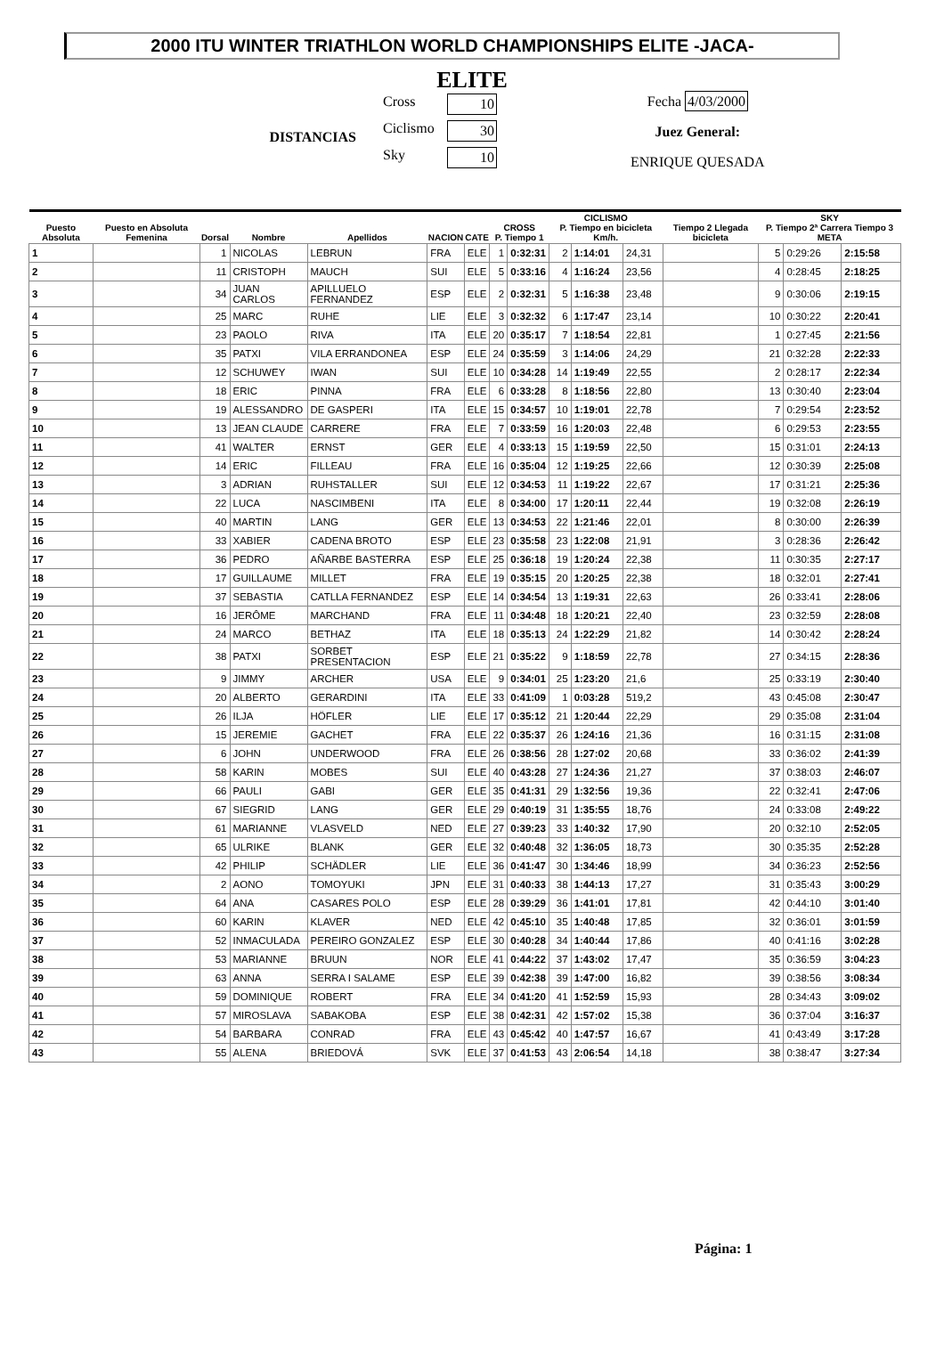2000 ITU WINTER TRIATHLON WORLD CHAMPIONSHIPS ELITE -JACA-
ELITE
DISTANCIAS
Cross 10
Ciclismo 30
Sky 10
Fecha 4/03/2000
Juez General:
ENRIQUE QUESADA
| Puesto Absoluta | Puesto en Absoluta Femenina | Dorsal | Nombre | Apellidos | NACION | CATE | CROSS P. Tiempo 1 | | CICLISMO P. Tiempo en bicicleta Km/h. | | | Tiempo 2 Llegada bicicleta | SKY P. Tiempo 2ª Carrera Tiempo 3 META | | |
| --- | --- | --- | --- | --- | --- | --- | --- | --- | --- | --- | --- | --- | --- | --- | --- |
| 1 | | 1 | NICOLAS | LEBRUN | FRA | ELE | 1 | 0:32:31 | 2 | 1:14:01 | 24,31 | | 5 | 0:29:26 | 2:15:58 |
| 2 | | 11 | CRISTOPH | MAUCH | SUI | ELE | 5 | 0:33:16 | 4 | 1:16:24 | 23,56 | | 4 | 0:28:45 | 2:18:25 |
| 3 | | 34 | JUAN CARLOS | APILLUELO FERNANDEZ | ESP | ELE | 2 | 0:32:31 | 5 | 1:16:38 | 23,48 | | 9 | 0:30:06 | 2:19:15 |
| 4 | | 25 | MARC | RUHE | LIE | ELE | 3 | 0:32:32 | 6 | 1:17:47 | 23,14 | | 10 | 0:30:22 | 2:20:41 |
| 5 | | 23 | PAOLO | RIVA | ITA | ELE | 20 | 0:35:17 | 7 | 1:18:54 | 22,81 | | 1 | 0:27:45 | 2:21:56 |
| 6 | | 35 | PATXI | VILA ERRANDONEA | ESP | ELE | 24 | 0:35:59 | 3 | 1:14:06 | 24,29 | | 21 | 0:32:28 | 2:22:33 |
| 7 | | 12 | SCHUWEY | IWAN | SUI | ELE | 10 | 0:34:28 | 14 | 1:19:49 | 22,55 | | 2 | 0:28:17 | 2:22:34 |
| 8 | | 18 | ERIC | PINNA | FRA | ELE | 6 | 0:33:28 | 8 | 1:18:56 | 22,80 | | 13 | 0:30:40 | 2:23:04 |
| 9 | | 19 | ALESSANDRO | DE GASPERI | ITA | ELE | 15 | 0:34:57 | 10 | 1:19:01 | 22,78 | | 7 | 0:29:54 | 2:23:52 |
| 10 | | 13 | JEAN CLAUDE | CARRERE | FRA | ELE | 7 | 0:33:59 | 16 | 1:20:03 | 22,48 | | 6 | 0:29:53 | 2:23:55 |
| 11 | | 41 | WALTER | ERNST | GER | ELE | 4 | 0:33:13 | 15 | 1:19:59 | 22,50 | | 15 | 0:31:01 | 2:24:13 |
| 12 | | 14 | ERIC | FILLEAU | FRA | ELE | 16 | 0:35:04 | 12 | 1:19:25 | 22,66 | | 12 | 0:30:39 | 2:25:08 |
| 13 | | 3 | ADRIAN | RUHSTALLER | SUI | ELE | 12 | 0:34:53 | 11 | 1:19:22 | 22,67 | | 17 | 0:31:21 | 2:25:36 |
| 14 | | 22 | LUCA | NASCIMBENI | ITA | ELE | 8 | 0:34:00 | 17 | 1:20:11 | 22,44 | | 19 | 0:32:08 | 2:26:19 |
| 15 | | 40 | MARTIN | LANG | GER | ELE | 13 | 0:34:53 | 22 | 1:21:46 | 22,01 | | 8 | 0:30:00 | 2:26:39 |
| 16 | | 33 | XABIER | CADENA BROTO | ESP | ELE | 23 | 0:35:58 | 23 | 1:22:08 | 21,91 | | 3 | 0:28:36 | 2:26:42 |
| 17 | | 36 | PEDRO | AÑARBE BASTERRA | ESP | ELE | 25 | 0:36:18 | 19 | 1:20:24 | 22,38 | | 11 | 0:30:35 | 2:27:17 |
| 18 | | 17 | GUILLAUME | MILLET | FRA | ELE | 19 | 0:35:15 | 20 | 1:20:25 | 22,38 | | 18 | 0:32:01 | 2:27:41 |
| 19 | | 37 | SEBASTIA | CATLLA FERNANDEZ | ESP | ELE | 14 | 0:34:54 | 13 | 1:19:31 | 22,63 | | 26 | 0:33:41 | 2:28:06 |
| 20 | | 16 | JERÔME | MARCHAND | FRA | ELE | 11 | 0:34:48 | 18 | 1:20:21 | 22,40 | | 23 | 0:32:59 | 2:28:08 |
| 21 | | 24 | MARCO | BETHAZ | ITA | ELE | 18 | 0:35:13 | 24 | 1:22:29 | 21,82 | | 14 | 0:30:42 | 2:28:24 |
| 22 | | 38 | PATXI | SORBET PRESENTACION | ESP | ELE | 21 | 0:35:22 | 9 | 1:18:59 | 22,78 | | 27 | 0:34:15 | 2:28:36 |
| 23 | | 9 | JIMMY | ARCHER | USA | ELE | 9 | 0:34:01 | 25 | 1:23:20 | 21,6 | | 25 | 0:33:19 | 2:30:40 |
| 24 | | 20 | ALBERTO | GERARDINI | ITA | ELE | 33 | 0:41:09 | 1 | 0:03:28 | 519,2 | | 43 | 0:45:08 | 2:30:47 |
| 25 | | 26 | ILJA | HÖFLER | LIE | ELE | 17 | 0:35:12 | 21 | 1:20:44 | 22,29 | | 29 | 0:35:08 | 2:31:04 |
| 26 | | 15 | JEREMIE | GACHET | FRA | ELE | 22 | 0:35:37 | 26 | 1:24:16 | 21,36 | | 16 | 0:31:15 | 2:31:08 |
| 27 | | 6 | JOHN | UNDERWOOD | FRA | ELE | 26 | 0:38:56 | 28 | 1:27:02 | 20,68 | | 33 | 0:36:02 | 2:41:39 |
| 28 | | 58 | KARIN | MOBES | SUI | ELE | 40 | 0:43:28 | 27 | 1:24:36 | 21,27 | | 37 | 0:38:03 | 2:46:07 |
| 29 | | 66 | PAULI | GABI | GER | ELE | 35 | 0:41:31 | 29 | 1:32:56 | 19,36 | | 22 | 0:32:41 | 2:47:06 |
| 30 | | 67 | SIEGRID | LANG | GER | ELE | 29 | 0:40:19 | 31 | 1:35:55 | 18,76 | | 24 | 0:33:08 | 2:49:22 |
| 31 | | 61 | MARIANNE | VLASVELD | NED | ELE | 27 | 0:39:23 | 33 | 1:40:32 | 17,90 | | 20 | 0:32:10 | 2:52:05 |
| 32 | | 65 | ULRIKE | BLANK | GER | ELE | 32 | 0:40:48 | 32 | 1:36:05 | 18,73 | | 30 | 0:35:35 | 2:52:28 |
| 33 | | 42 | PHILIP | SCHÄDLER | LIE | ELE | 36 | 0:41:47 | 30 | 1:34:46 | 18,99 | | 34 | 0:36:23 | 2:52:56 |
| 34 | | 2 | AONO | TOMOYUKI | JPN | ELE | 31 | 0:40:33 | 38 | 1:44:13 | 17,27 | | 31 | 0:35:43 | 3:00:29 |
| 35 | | 64 | ANA | CASARES POLO | ESP | ELE | 28 | 0:39:29 | 36 | 1:41:01 | 17,81 | | 42 | 0:44:10 | 3:01:40 |
| 36 | | 60 | KARIN | KLAVER | NED | ELE | 42 | 0:45:10 | 35 | 1:40:48 | 17,85 | | 32 | 0:36:01 | 3:01:59 |
| 37 | | 52 | INMACULADA | PEREIRO GONZALEZ | ESP | ELE | 30 | 0:40:28 | 34 | 1:40:44 | 17,86 | | 40 | 0:41:16 | 3:02:28 |
| 38 | | 53 | MARIANNE | BRUUN | NOR | ELE | 41 | 0:44:22 | 37 | 1:43:02 | 17,47 | | 35 | 0:36:59 | 3:04:23 |
| 39 | | 63 | ANNA | SERRA I SALAME | ESP | ELE | 39 | 0:42:38 | 39 | 1:47:00 | 16,82 | | 39 | 0:38:56 | 3:08:34 |
| 40 | | 59 | DOMINIQUE | ROBERT | FRA | ELE | 34 | 0:41:20 | 41 | 1:52:59 | 15,93 | | 28 | 0:34:43 | 3:09:02 |
| 41 | | 57 | MIROSLAVA | SABAKOBA | ESP | ELE | 38 | 0:42:31 | 42 | 1:57:02 | 15,38 | | 36 | 0:37:04 | 3:16:37 |
| 42 | | 54 | BARBARA | CONRAD | FRA | ELE | 43 | 0:45:42 | 40 | 1:47:57 | 16,67 | | 41 | 0:43:49 | 3:17:28 |
| 43 | | 55 | ALENA | BRIEDOVÁ | SVK | ELE | 37 | 0:41:53 | 43 | 2:06:54 | 14,18 | | 38 | 0:38:47 | 3:27:34 |
Página: 1